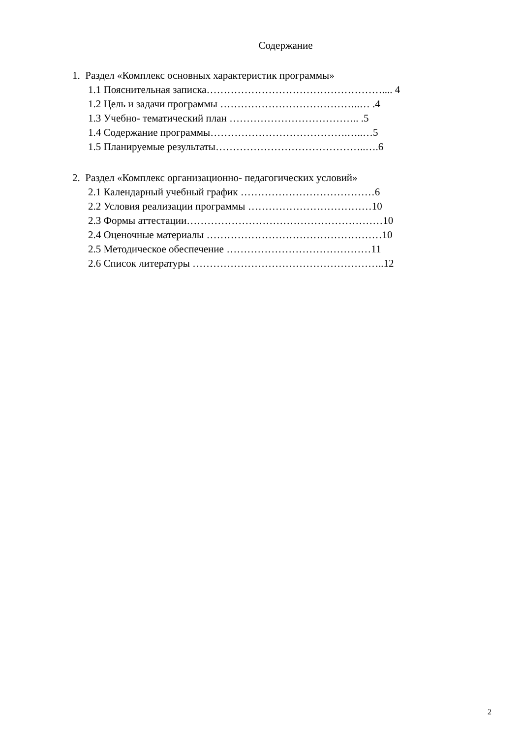Содержание
1. Раздел «Комплекс основных характеристик программы»
1.1 Пояснительная записка…………………………………………….... 4
1.2 Цель и задачи программы …………………………………..… .4
1.3 Учебно- тематический план ……………………………….. .5
1.4 Содержание программы………………………………….…..…5
1.5 Планируемые результаты……………………………………..….6
2. Раздел «Комплекс организационно- педагогических условий»
2.1 Календарный учебный график …………………………………6
2.2 Условия реализации программы ………………………………10
2.3 Формы аттестации…………………………………………………10
2.4 Оценочные материалы ……………………………………………10
2.5 Методическое обеспечение ……………………………………11
2.6 Список литературы ………………………………………………..12
2